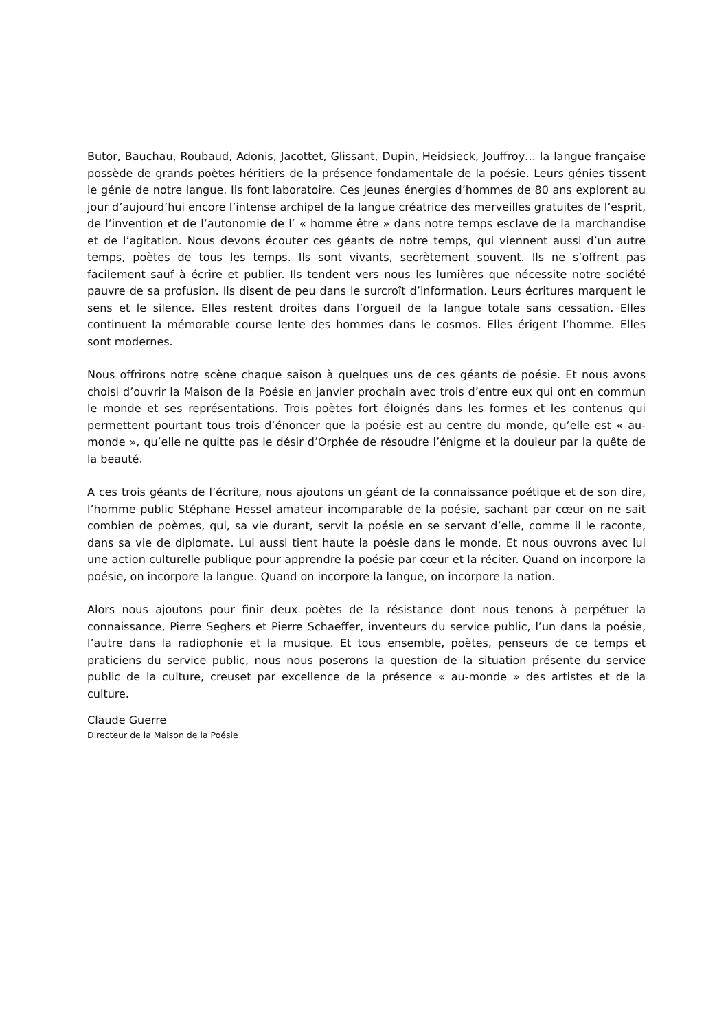Butor, Bauchau, Roubaud, Adonis, Jacottet, Glissant, Dupin, Heidsieck, Jouffroy… la langue française possède de grands poètes héritiers de la présence fondamentale de la poésie. Leurs génies tissent le génie de notre langue. Ils font laboratoire. Ces jeunes énergies d’hommes de 80 ans explorent au jour d’aujourd’hui encore l’intense archipel de la langue créatrice des merveilles gratuites de l’esprit, de l’invention et de l’autonomie de l’ « homme être » dans notre temps esclave de la marchandise et de l’agitation. Nous devons écouter ces géants de notre temps, qui viennent aussi d’un autre temps, poètes de tous les temps. Ils sont vivants, secrètement souvent. Ils ne s’offrent pas facilement sauf à écrire et publier. Ils tendent vers nous les lumières que nécessite notre société pauvre de sa profusion. Ils disent de peu dans le surcroît d’information. Leurs écritures marquent le sens et le silence. Elles restent droites dans l’orgueil de la langue totale sans cessation. Elles continuent la mémorable course lente des hommes dans le cosmos. Elles érigent l’homme. Elles sont modernes.
Nous offrirons notre scène chaque saison à quelques uns de ces géants de poésie. Et nous avons choisi d’ouvrir la Maison de la Poésie en janvier prochain avec trois d’entre eux qui ont en commun le monde et ses représentations. Trois poètes fort éloignés dans les formes et les contenus qui permettent pourtant tous trois d’énoncer que la poésie est au centre du monde, qu’elle est « au-monde », qu’elle ne quitte pas le désir d’Orphée de résoudre l’énigme et la douleur par la quête de la beauté.
A ces trois géants de l’écriture, nous ajoutons un géant de la connaissance poétique et de son dire, l’homme public Stéphane Hessel amateur incomparable de la poésie, sachant par cœur on ne sait combien de poèmes, qui, sa vie durant, servit la poésie en se servant d’elle, comme il le raconte, dans sa vie de diplomate. Lui aussi tient haute la poésie dans le monde. Et nous ouvrons avec lui une action culturelle publique pour apprendre la poésie par cœur et la réciter. Quand on incorpore la poésie, on incorpore la langue. Quand on incorpore la langue, on incorpore la nation.
Alors nous ajoutons pour finir deux poètes de la résistance dont nous tenons à perpétuer la connaissance, Pierre Seghers et Pierre Schaeffer, inventeurs du service public, l’un dans la poésie, l’autre dans la radiophonie et la musique. Et tous ensemble, poètes, penseurs de ce temps et praticiens du service public, nous nous poserons la question de la situation présente du service public de la culture, creuset par excellence de la présence « au-monde » des artistes et de la culture.
Claude Guerre
Directeur de la Maison de la Poésie